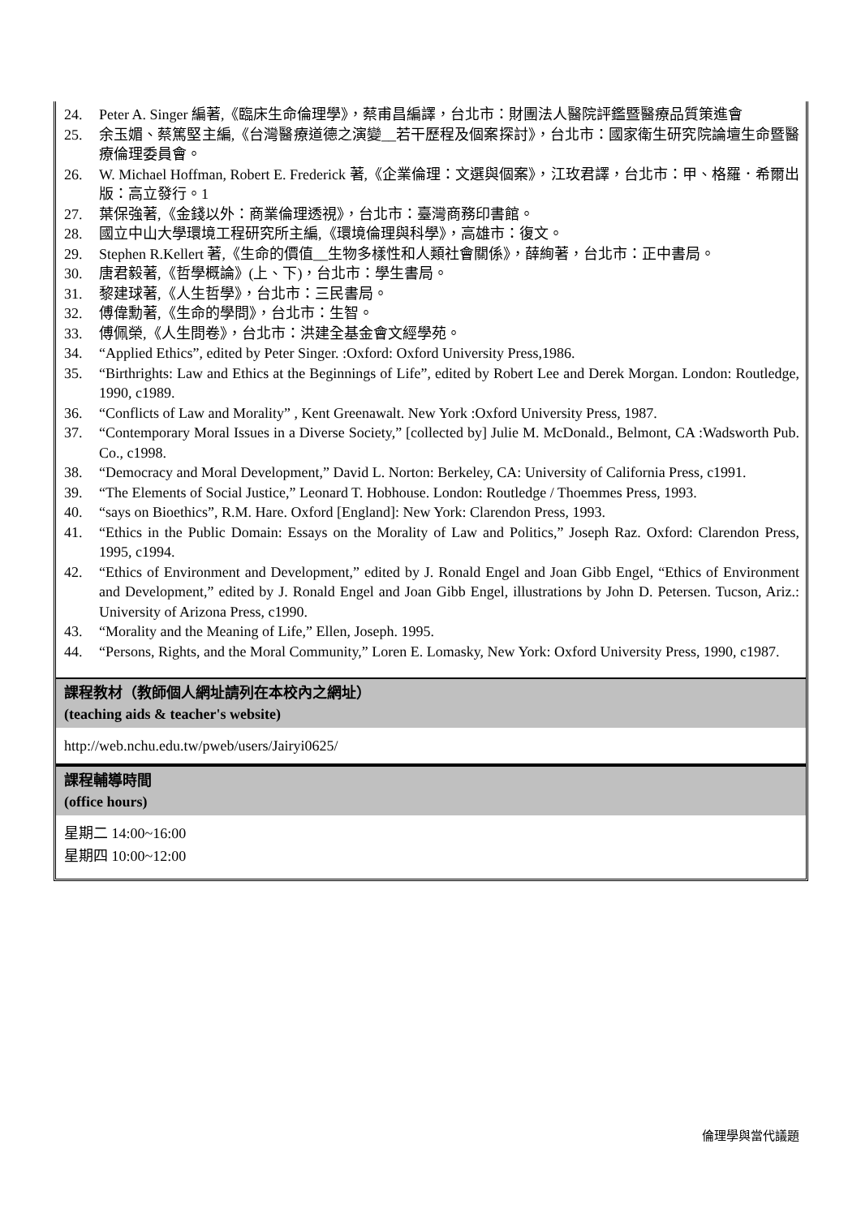24. Peter A. Singer 編著,《臨床生命倫理學》，蔡甫昌編譯，台北市：財團法人醫院評鑑暨醫療品質策進會
25. 余玉媚、蔡篤堅主編,《台灣醫療道德之演變__若干歷程及個案探討》，台北市：國家衛生研究院論壇生命暨醫療倫理委員會。
26. W. Michael Hoffman, Robert E. Frederick 著,《企業倫理：文選與個案》，江玫君譯，台北市：甲、格羅．希爾出版：高立發行。1
27. 葉保強著,《金錢以外：商業倫理透視》，台北市：臺灣商務印書館。
28. 國立中山大學環境工程研究所主編,《環境倫理與科學》，高雄市：復文。
29. Stephen R.Kellert 著,《生命的價值__生物多樣性和人類社會關係》，薛絢著，台北市：正中書局。
30. 唐君毅著,《哲學概論》(上、下)，台北市：學生書局。
31. 黎建球著,《人生哲學》，台北市：三民書局。
32. 傅偉勳著,《生命的學問》，台北市：生智。
33. 傅佩榮,《人生問卷》，台北市：洪建全基金會文經學苑。
34. “Applied Ethics”, edited by Peter Singer. :Oxford: Oxford University Press,1986.
35. “Birthrights: Law and Ethics at the Beginnings of Life”, edited by Robert Lee and Derek Morgan. London: Routledge, 1990, c1989.
36. “Conflicts of Law and Morality” , Kent Greenawalt. New York :Oxford University Press, 1987.
37. “Contemporary Moral Issues in a Diverse Society,” [collected by] Julie M. McDonald., Belmont, CA :Wadsworth Pub. Co., c1998.
38. “Democracy and Moral Development,” David L. Norton: Berkeley, CA: University of California Press, c1991.
39. “The Elements of Social Justice,” Leonard T. Hobhouse. London: Routledge / Thoemmes Press, 1993.
40. “says on Bioethics”, R.M. Hare. Oxford [England]: New York: Clarendon Press, 1993.
41. “Ethics in the Public Domain: Essays on the Morality of Law and Politics,” Joseph Raz. Oxford: Clarendon Press, 1995, c1994.
42. “Ethics of Environment and Development,” edited by J. Ronald Engel and Joan Gibb Engel, “Ethics of Environment and Development,” edited by J. Ronald Engel and Joan Gibb Engel, illustrations by John D. Petersen. Tucson, Ariz.: University of Arizona Press, c1990.
43. “Morality and the Meaning of Life,” Ellen, Joseph. 1995.
44. “Persons, Rights, and the Moral Community,” Loren E. Lomasky, New York: Oxford University Press, 1990, c1987.
課程教材（教師個人網址請列在本校內之網址）
(teaching aids & teacher's website)
http://web.nchu.edu.tw/pweb/users/Jairyi0625/
課程輔導時間
(office hours)
星期二 14:00~16:00
星期四 10:00~12:00
倫理學與當代議題